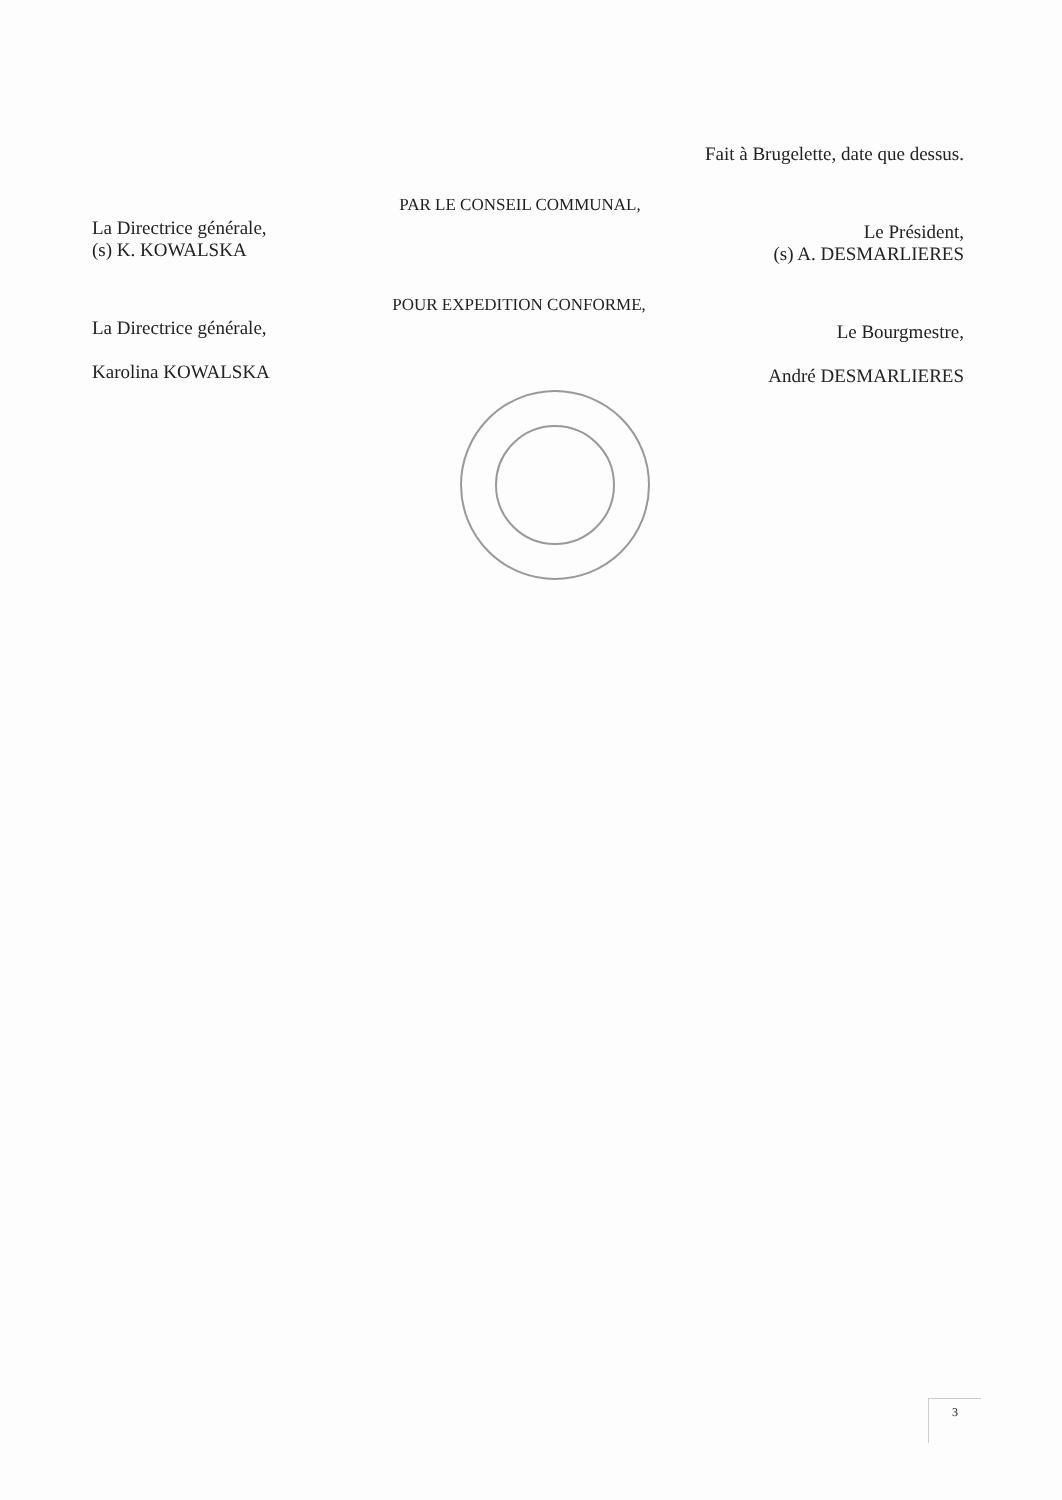Fait à Brugelette, date que dessus.
La Directrice générale,
(s) K. KOWALSKA
PAR LE CONSEIL COMMUNAL,
Le Président,
(s) A. DESMARLIERES
La Directrice générale,
Karolina KOWALSKA
POUR EXPEDITION CONFORME,
Le Bourgmestre,
André DESMARLIERES
3